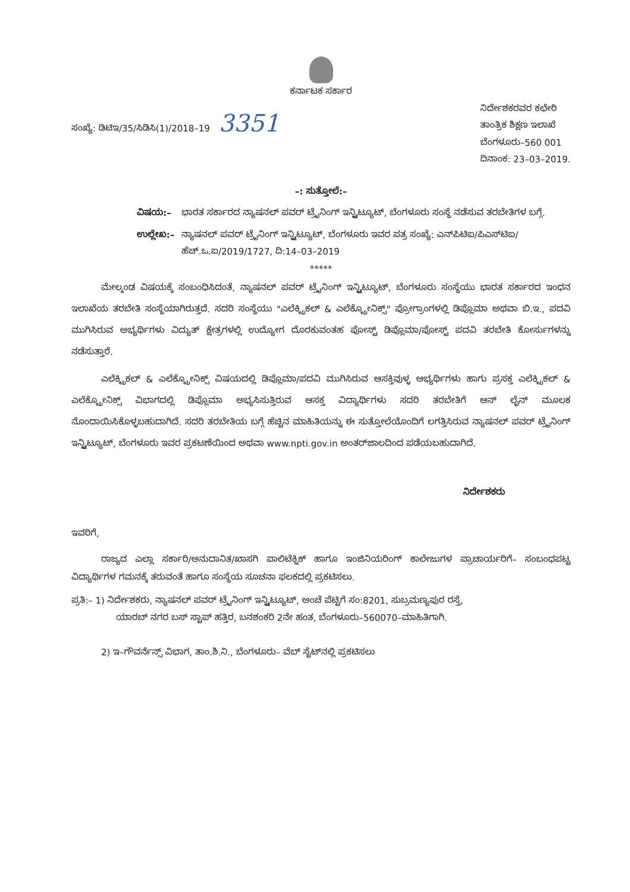ಕರ್ನಾಟಕ ಸರ್ಕಾರ
ಸಂಖ್ಯೆ: ಡಿಟಿಇ/35/ಸಿಡಿಸಿ(1)/2018–19 3351
ನಿರ್ದೇಶಕರವರ ಕಛೇರಿ
ತಾಂತ್ರಿಕ ಶಿಕ್ಷಣ ಇಲಾಖೆ
ಬೆಂಗಳೂರು–560 001
ದಿನಾಂಕ: 23–03–2019.
–: ಸುತ್ತೋಲೆ:–
ವಿಷಯ:– ಭಾರತ ಸರ್ಕಾರದ ನ್ಯಾಷನಲ್ ಪವರ್ ಟ್ರೈನಿಂಗ್ ಇನ್ಸ್ಟಿಟ್ಯೂಟ್, ಬೆಂಗಳೂರು ಸಂಸ್ಥೆ ನಡೆಸುವ ತರಬೇತಿಗಳ ಬಗ್ಗೆ.
ಉಲ್ಲೇಖ:– ನ್ಯಾಷನಲ್ ಪವರ್ ಟ್ರೈನಿಂಗ್ ಇನ್ಸ್ಟಿಟ್ಯೂಟ್, ಬೆಂಗಳೂರು ಇವರ ಪತ್ರ ಸಂಖ್ಯೆ: ಎನ್‌ಪಿಟಿಐ/ಪಿಎಸ್‌ಟಿಐ/ಹೆಚ್.ಒ.ಐ/2019/1727, ದಿ:14–03–2019
*****
ಮೇಲ್ಕಂಡ ವಿಷಯಕ್ಕೆ ಸಂಬಂಧಿಸಿದಂತೆ, ನ್ಯಾಷನಲ್ ಪವರ್ ಟ್ರೈನಿಂಗ್ ಇನ್ಸ್ಟಿಟ್ಯೂಟ್, ಬೆಂಗಳೂರು ಸಂಸ್ಥೆಯು ಭಾರತ ಸರ್ಕಾರದ ಇಂಧನ ಇಲಾಖೆಯ ತರಬೇತಿ ಸಂಸ್ಥೆಯಾಗಿರುತ್ತದೆ. ಸದರಿ ಸಂಸ್ಥೆಯು "ಎಲೆಕ್ಟ್ರಿಕಲ್ & ಎಲೆಕ್ಟ್ರೋನಿಕ್ಸ್" ಪ್ರೋಗ್ರಾಂಗಳಲ್ಲಿ ಡಿಪ್ಲೊಮಾ ಅಥವಾ ಬಿ.ಇ., ಪದವಿ ಮುಗಿಸಿರುವ ಅಭ್ಯರ್ಥಿಗಳು ವಿದ್ಯುತ್ ಕ್ಷೇತ್ರಗಳಲ್ಲಿ ಉದ್ಯೋಗ ದೊರಕುವಂತಹ ಪೋಸ್ಟ್ ಡಿಪ್ಲೊಮಾ/ಪೋಸ್ಟ್ ಪದವಿ ತರಬೇತಿ ಕೋರ್ಸುಗಳನ್ನು ನಡೆಸುತ್ತಾರೆ.
ಎಲೆಕ್ಟ್ರಿಕಲ್ & ಎಲೆಕ್ಟ್ರೋನಿಕ್ಸ್ ವಿಷಯದಲ್ಲಿ ಡಿಪ್ಲೊಮಾ/ಪದವಿ ಮುಗಿಸಿರುವ ಆಸಕ್ತಿವುಳ್ಳ ಅಭ್ಯರ್ಥಿಗಳು ಹಾಗು ಪ್ರಸಕ್ತ ಎಲೆಕ್ಟ್ರಿಕಲ್ & ಎಲೆಕ್ಟ್ರೋನಿಕ್ಸ್ ವಿಭಾಗದಲ್ಲಿ ಡಿಪ್ಲೊಮಾ ಅಭ್ಯಸಿಸುತ್ತಿರುವ ಆಸಕ್ತ ವಿದ್ಯಾರ್ಥಿಗಳು ಸದರಿ ತರಬೇತಿಗೆ ಆನ್ ಲೈನ್ ಮೂಲಕ ನೊಂದಾಯಿಸಿಕೊಳ್ಳಬಹುದಾಗಿದೆ. ಸದರಿ ತರಬೇತಿಯ ಬಗ್ಗೆ ಹೆಚ್ಚಿನ ಮಾಹಿತಿಯನ್ನು ಈ ಸುತ್ತೋಲೆಯೊಂದಿಗೆ ಲಗತ್ತಿಸಿರುವ ನ್ಯಾಷನಲ್ ಪವರ್ ಟ್ರೈನಿಂಗ್ ಇನ್ಸ್ಟಿಟ್ಯೂಟ್, ಬೆಂಗಳೂರು ಇವರ ಪ್ರಕಟಣೆಯಿಂದ ಅಥವಾ www.npti.gov.in ಅಂತರ್‌ಜಾಲದಿಂದ ಪಡೆಯಬಹುದಾಗಿದೆ.
ನಿರ್ದೇಶಕರು
ಇವರಿಗೆ,
ರಾಜ್ಯದ ಎಲ್ಲಾ ಸರ್ಕಾರಿ/ಅನುದಾನಿತ/ಖಾಸಗಿ ಪಾಲಿಟೆಕ್ನಿಕ್ ಹಾಗೂ ಇಂಜಿನಿಯರಿಂಗ್ ಕಾಲೇಜುಗಳ ಪ್ರಾಚಾರ್ಯರಿಗೆ– ಸಂಬಂಧಪಟ್ಟ ವಿದ್ಯಾರ್ಥಿಗಳ ಗಮನಕ್ಕೆ ತರುವಂತೆ ಹಾಗೂ ಸಂಸ್ಥೆಯ ಸೂಚನಾ ಫಲಕದಲ್ಲಿ ಪ್ರಕಟಿಸಲು.
ಪ್ರತಿ:– 1) ನಿರ್ದೇಶಕರು, ನ್ಯಾಷನಲ್ ಪವರ್ ಟ್ರೈನಿಂಗ್ ಇನ್ಸ್ಟಿಟ್ಯೂಟ್, ಅಂಚೆ ಪೆಟ್ಟಿಗೆ ಸಂ:8201, ಸುಬ್ರಮಣ್ಯಪುರ ರಸ್ತೆ,
ಯಾರಬ್ ನಗರ ಬಸ್ ಸ್ಟಾಪ್ ಹತ್ತಿರ, ಬನಶಂಕರಿ 2ನೇ ಹಂತ, ಬೆಂಗಳೂರು–560070–ಮಾಹಿತಿಗಾಗಿ.
2) ಇ–ಗೌವರ್ನೆನ್ಸ್ ವಿಭಾಗ, ತಾಂ.ಶಿ.ನಿ., ಬೆಂಗಳೂರು– ವೆಬ್ ಸೈಟ್‌ನಲ್ಲಿ ಪ್ರಕಟಿಸಲು